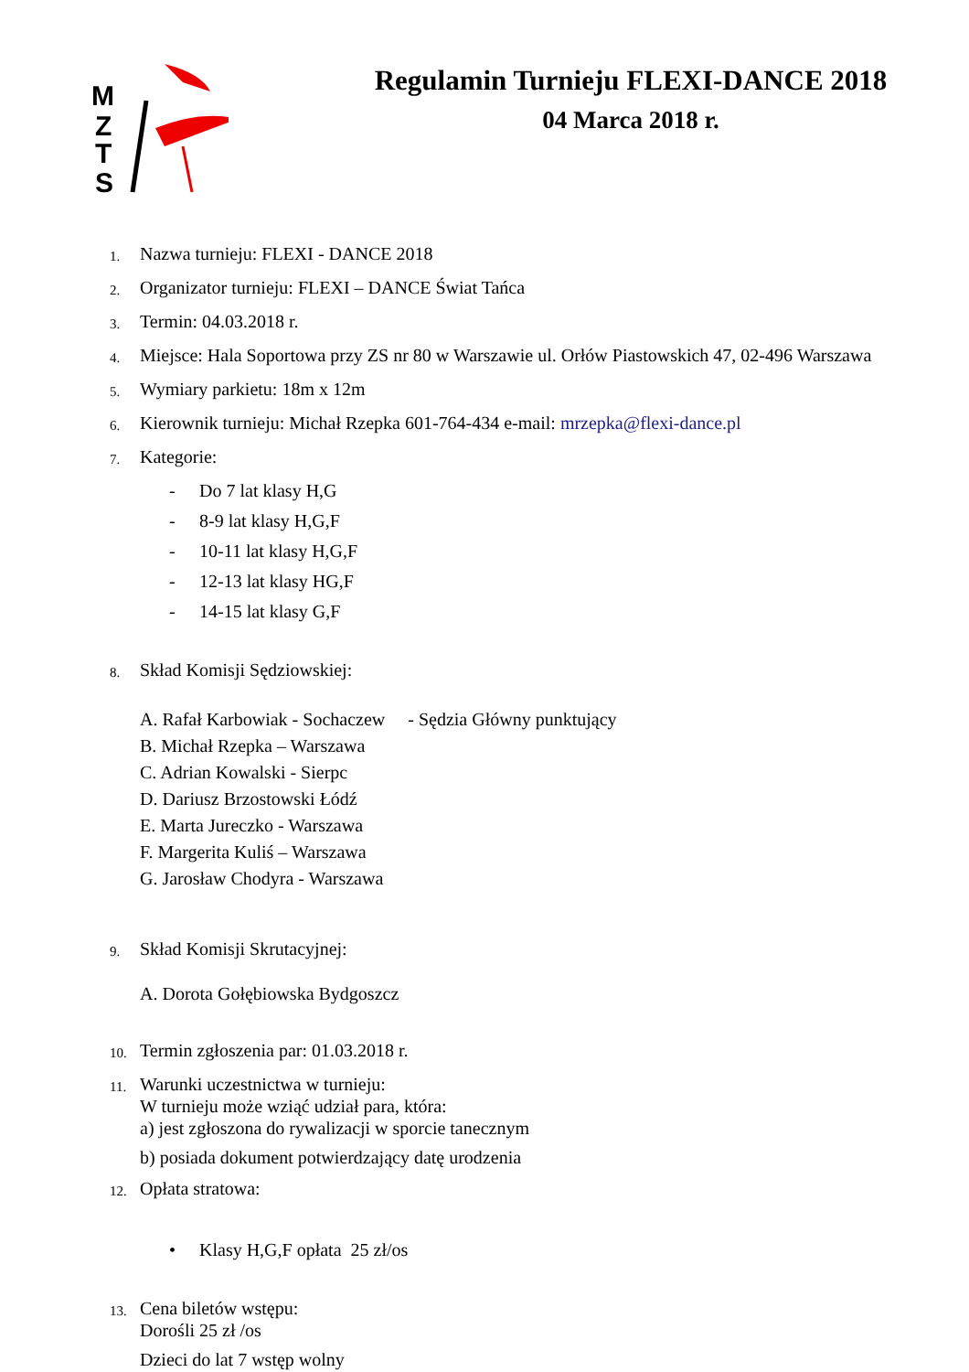M
Z
T
S
Regulamin Turnieju FLEXI-DANCE 2018
04 Marca 2018 r.
1. Nazwa turnieju: FLEXI - DANCE 2018
2. Organizator turnieju: FLEXI – DANCE Świat Tańca
3. Termin: 04.03.2018 r.
4. Miejsce: Hala Soportowa przy ZS nr 80 w Warszawie ul. Orłów Piastowskich 47, 02-496 Warszawa
5. Wymiary parkietu: 18m x 12m
6. Kierownik turnieju: Michał Rzepka 601-764-434 e-mail: mrzepka@flexi-dance.pl
7. Kategorie:
- Do 7 lat klasy H,G
- 8-9 lat klasy H,G,F
- 10-11 lat klasy H,G,F
- 12-13 lat klasy HG,F
- 14-15 lat klasy G,F
8. Skład Komisji Sędziowskiej:
A. Rafał Karbowiak - Sochaczew - Sędzia Główny punktujący
B. Michał Rzepka – Warszawa
C. Adrian Kowalski - Sierpc
D. Dariusz Brzostowski Łódź
E. Marta Jureczko - Warszawa
F. Margerita Kuliś – Warszawa
G. Jarosław Chodyra - Warszawa
9. Skład Komisji Skrutacyjnej:
A. Dorota Gołębiowska Bydgoszcz
10. Termin zgłoszenia par: 01.03.2018 r.
11. Warunki uczestnictwa w turnieju:
W turnieju może wziąć udział para, która:
a) jest zgłoszona do rywalizacji w sporcie tanecznym
b) posiada dokument potwierdzający datę urodzenia
12. Opłata stratowa:
• Klasy H,G,F opłata 25 zł/os
13. Cena biletów wstępu:
Dorośli 25 zł /os
Dzieci do lat 7 wstęp wolny